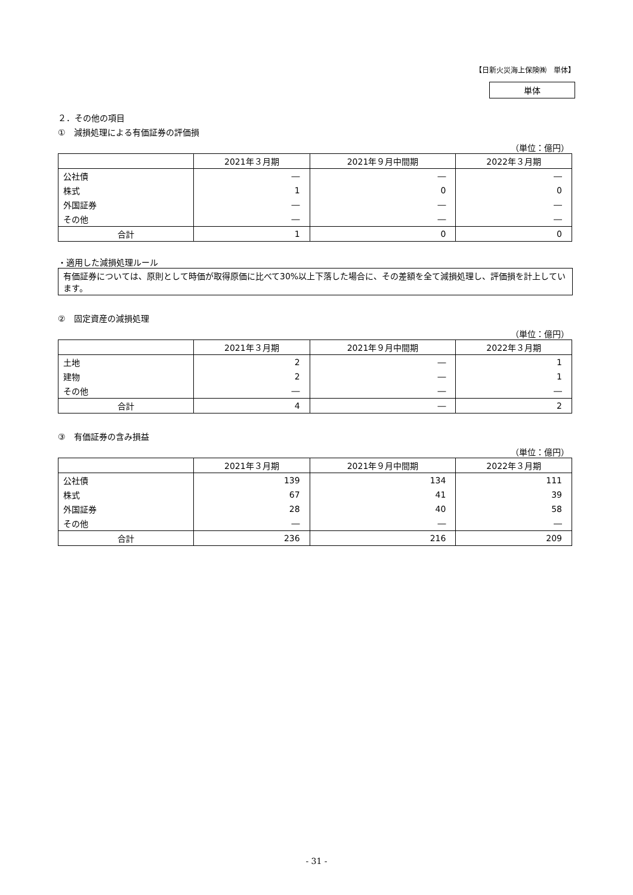【日新火災海上保険㈱　単体】
単体
２．その他の項目
①　減損処理による有価証券の評価損
（単位：億円）
| | 2021年３月期 | 2021年９月中間期 | 2022年３月期 |
| --- | --- | --- | --- |
| 公社債 | ― | ― | ― |
| 株式 | 1 | 0 | 0 |
| 外国証券 | ― | ― | ― |
| その他 | ― | ― | ― |
| 合計 | 1 | 0 | 0 |
・適用した減損処理ルール
有価証券については、原則として時価が取得原価に比べて30%以上下落した場合に、その差額を全て減損処理し、評価損を計上しています。
②　固定資産の減損処理
（単位：億円）
| | 2021年３月期 | 2021年９月中間期 | 2022年３月期 |
| --- | --- | --- | --- |
| 土地 | 2 | ― | 1 |
| 建物 | 2 | ― | 1 |
| その他 | ― | ― | ― |
| 合計 | 4 | ― | 2 |
③　有価証券の含み損益
（単位：億円）
| | 2021年３月期 | 2021年９月中間期 | 2022年３月期 |
| --- | --- | --- | --- |
| 公社債 | 139 | 134 | 111 |
| 株式 | 67 | 41 | 39 |
| 外国証券 | 28 | 40 | 58 |
| その他 | ― | ― | ― |
| 合計 | 236 | 216 | 209 |
- 31 -